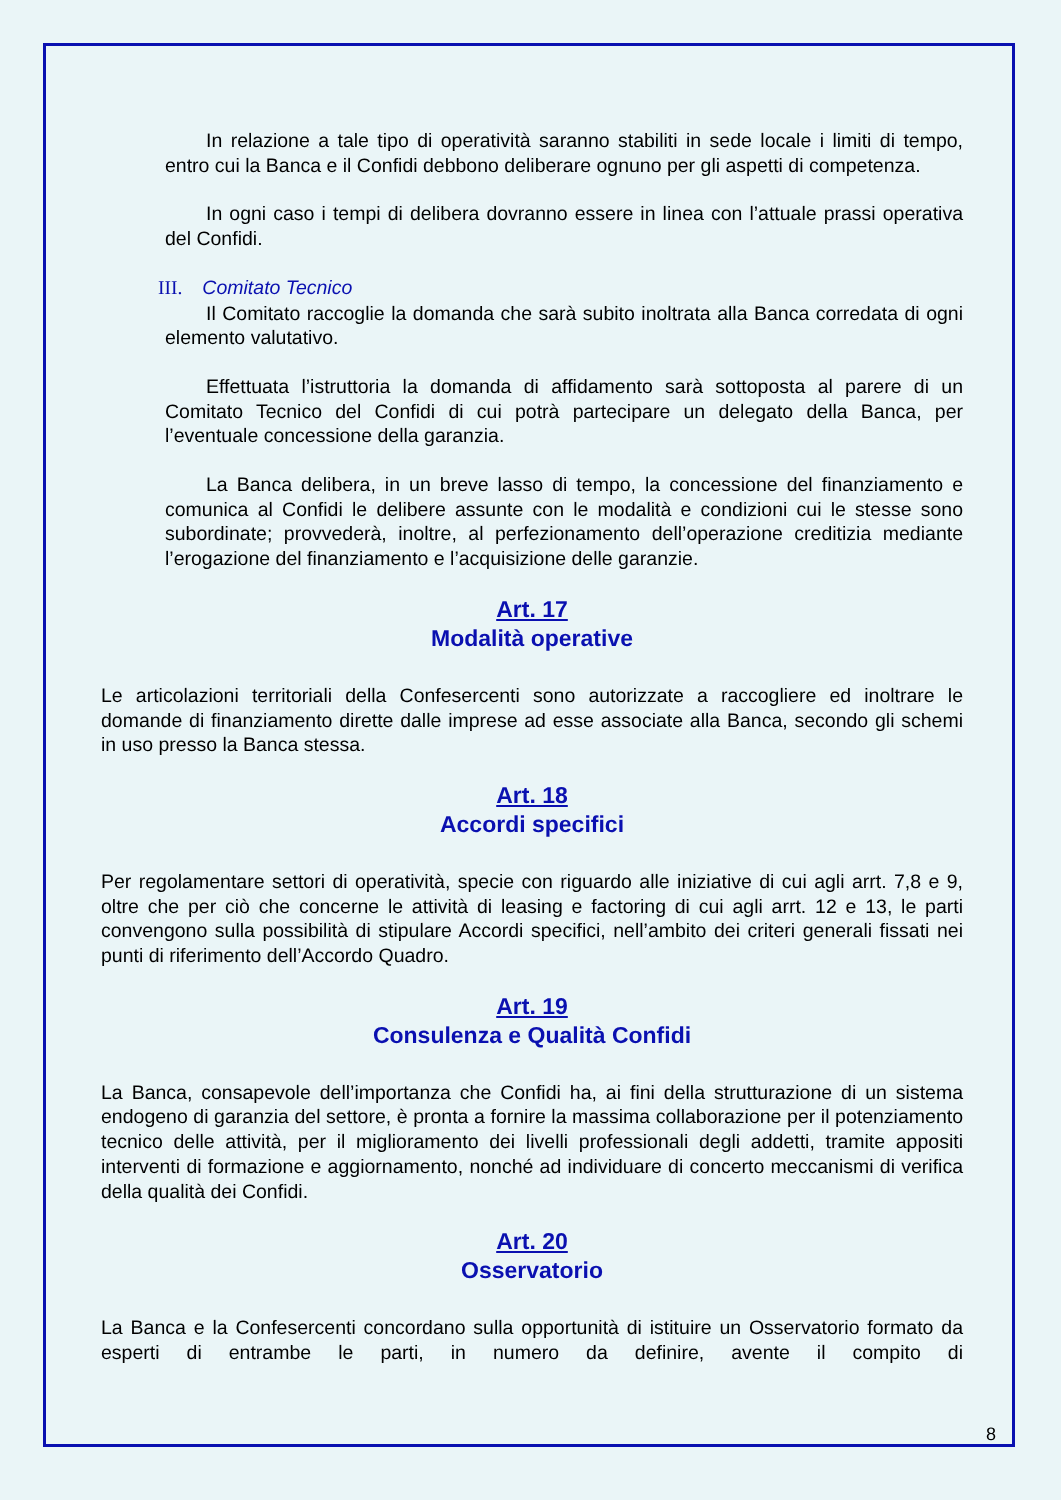In relazione a tale tipo di operatività saranno stabiliti in sede locale i limiti di tempo, entro cui la Banca e il Confidi debbono deliberare ognuno per gli aspetti di competenza.
In ogni caso i tempi di delibera dovranno essere in linea con l’attuale prassi operativa del Confidi.
III. Comitato Tecnico
Il Comitato raccoglie la domanda che sarà subito inoltrata alla Banca corredata di ogni elemento valutativo.
Effettuata l’istruttoria la domanda di affidamento sarà sottoposta al parere di un Comitato Tecnico del Confidi di cui potrà partecipare un delegato della Banca, per l’eventuale concessione della garanzia.
La Banca delibera, in un breve lasso di tempo, la concessione del finanziamento e comunica al Confidi le delibere assunte con le modalità e condizioni cui le stesse sono subordinate; provvederà, inoltre, al perfezionamento dell’operazione creditizia mediante l’erogazione del finanziamento e l’acquisizione delle garanzie.
Art. 17
Modalità operative
Le articolazioni territoriali della Confesercenti sono autorizzate a raccogliere ed inoltrare le domande di finanziamento dirette dalle imprese ad esse associate alla Banca, secondo gli schemi in uso presso la Banca stessa.
Art. 18
Accordi specifici
Per regolamentare settori di operatività, specie con riguardo alle iniziative di cui agli arrt. 7,8 e 9, oltre che per ciò che concerne le attività di leasing e factoring di cui agli arrt. 12 e 13, le parti convengono sulla possibilità di stipulare Accordi specifici, nell’ambito dei criteri generali fissati nei punti di riferimento dell’Accordo Quadro.
Art. 19
Consulenza e Qualità Confidi
La Banca, consapevole dell’importanza che Confidi ha, ai fini della strutturazione di un sistema endogeno di garanzia del settore, è pronta a fornire la massima collaborazione per il potenziamento tecnico delle attività, per il miglioramento dei livelli professionali degli addetti, tramite appositi interventi di formazione e aggiornamento, nonché ad individuare di concerto meccanismi di verifica della qualità dei Confidi.
Art. 20
Osservatorio
La Banca e la Confesercenti concordano sulla opportunità di istituire un Osservatorio formato da esperti di entrambe le parti, in numero da definire, avente il compito di
8